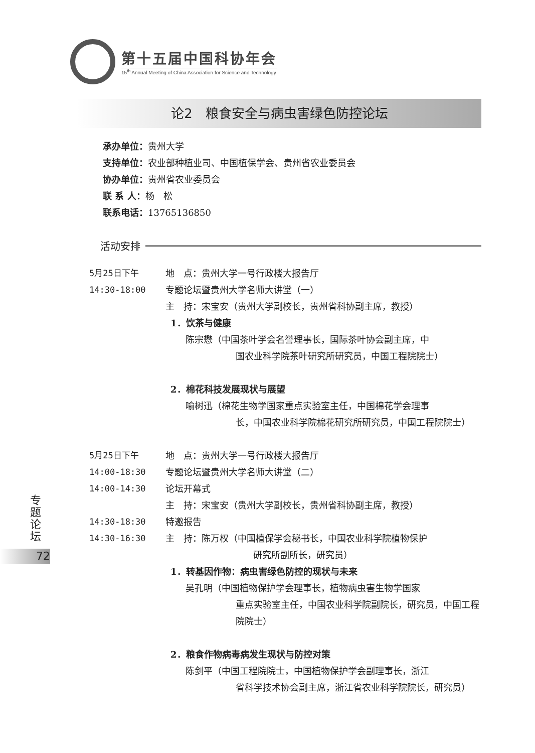第十五届中国科协年会
15<sup>th</sup> Annual Meeting of China Association for Science and Technology
论2　粮食安全与病虫害绿色防控论坛
承办单位：贵州大学
支持单位：农业部种植业司、中国植保学会、贵州省农业委员会
协办单位：贵州省农业委员会
联 系 人：杨　松
联系电话：13765136850
活动安排
5月25日下午 地　点：贵州大学一号行政楼大报告厅
14:30-18:00 专题论坛暨贵州大学名师大讲堂（一）
主　持：宋宝安（贵州大学副校长，贵州省科协副主席，教授）
1．饮茶与健康
陈宗懋（中国茶叶学会名誉理事长，国际茶叶协会副主席，中
国农业科学院茶叶研究所研究员，中国工程院院士）
2．棉花科技发展现状与展望
喻树迅（棉花生物学国家重点实验室主任，中国棉花学会理事
长，中国农业科学院棉花研究所研究员，中国工程院院士）
5月25日下午 地　点：贵州大学一号行政楼大报告厅
14:00-18:30 专题论坛暨贵州大学名师大讲堂（二）
14:00-14:30 论坛开幕式
主　持：宋宝安（贵州大学副校长，贵州省科协副主席，教授）
14:30-18:30 特邀报告
14:30-16:30 主　持：陈万权（中国植保学会秘书长，中国农业科学院植物保护
研究所副所长，研究员）
1．转基因作物：病虫害绿色防控的现状与未来
吴孔明（中国植物保护学会理事长，植物病虫害生物学国家
重点实验室主任，中国农业科学院副院长，研究员，中国工程院院士）
2．粮食作物病毒病发生现状与防控对策
陈剑平（中国工程院院士，中国植物保护学会副理事长，浙江
省科学技术协会副主席，浙江省农业科学院院长，研究员）
专题论坛
72